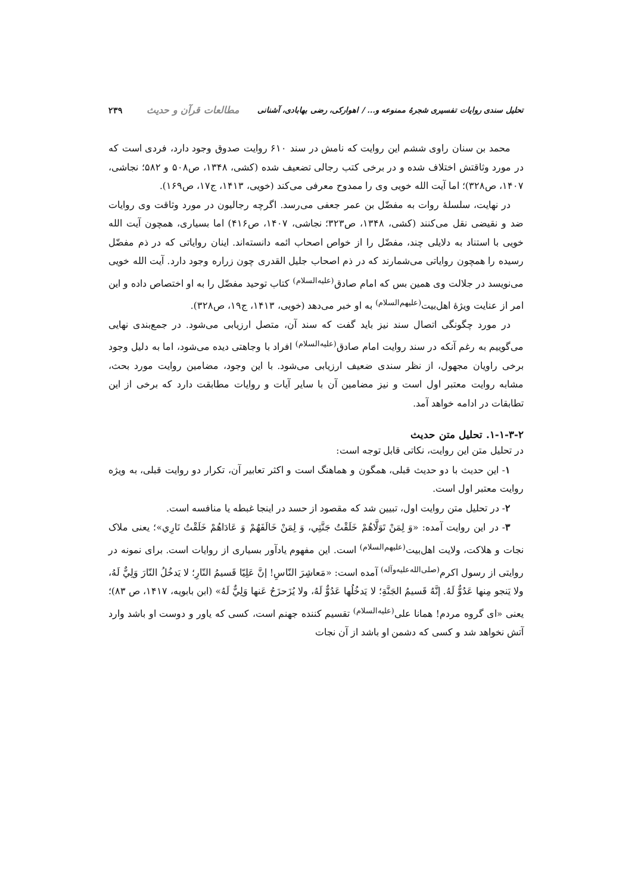تحلیل سندی روایات تفسیری شجرهٔ ممنوعه و... / اهوارکی، رضی بهابادی، آشنانی مطالعات قرآن و حدیث ۲۳۹
محمد بن سنان راوی ششم این روایت که نامش در سند ۶۱۰ روایت صدوق وجود دارد، فردی است که در مورد وثاقتش اختلاف شده و در برخی کتب رجالی تضعیف شده (کشی، ۱۳۴۸، ص۵۰۸ و ۵۸۲؛ نجاشی، ۱۴۰۷، ص۳۲۸)؛ اما آیت الله خویی وی را ممدوح معرفی می‌کند (خویی، ۱۴۱۳، ج۱۷، ص۱۶۹).
در نهایت، سلسلهٔ روات به مفضّل بن عمر جعفی می‌رسد. اگرچه رجالیون در مورد وثاقت وی روایات ضد و نقیضی نقل می‌کنند (کشی، ۱۳۴۸، ص۳۲۳؛ نجاشی، ۱۴۰۷، ص۴۱۶) اما بسیاری، همچون آیت الله خویی با استناد به دلایلی چند، مفضّل را از خواص اصحاب ائمه دانسته‌اند. اینان روایاتی که در ذم مفضّل رسیده را همچون روایاتی می‌شمارند که در ذم اصحاب جلیل القدری چون زراره وجود دارد. آیت الله خویی می‌نویسد در جلالت وی همین بس که امام صادق<sup>(علیه‌السلام)</sup> کتاب توحید مفضّل را به او اختصاص داده و این امر از عنایت ویژهٔ اهل‌بیت<sup>(علیهم‌السلام)</sup> به او خبر می‌دهد (خویی، ۱۴۱۳، ج۱۹، ص۳۲۸).
در مورد چگونگی اتصال سند نیز باید گفت که سند آن، متصل ارزیابی می‌شود. در جمع‌بندی نهایی می‌گوییم به رغم آنکه در سند روایت امام صادق<sup>(علیه‌السلام)</sup> افراد با وجاهتی دیده می‌شود، اما به دلیل وجود برخی راویان مجهول، از نظر سندی ضعیف ارزیابی می‌شود. با این وجود، مضامین روایت مورد بحث، مشابه روایت معتبر اول است و نیز مضامین آن با سایر آیات و روایات مطابقت دارد که برخی از این تطابقات در ادامه خواهد آمد.
۱-۱-۳-۲. تحلیل متن حدیث
در تحلیل متن این روایت، نکاتی قابل توجه است:
۱- این حدیث با دو حدیث قبلی، همگون و هماهنگ است و اکثر تعابیر آن، تکرار دو روایت قبلی، به ویژه روایت معتبر اول است.
۲- در تحلیل متن روایت اول، تبیین شد که مقصود از حسد در اینجا غبطه یا منافسه است.
۳- در این روایت آمده: «وَ لِمَنْ تَوَلَّاهُمْ خَلَقْتُ جَنَّتِي، وَ لِمَنْ خَالَفَهُمْ وَ عَادَاهُمْ خَلَقْتُ نَارِي»؛ یعنی ملاک نجات و هلاکت، ولایت اهل‌بیت<sup>(علیهم‌السلام)</sup> است. این مفهوم یادآور بسیاری از روایات است. برای نمونه در روایتی از رسول اکرم<sup>(صلی‌الله‌علیه‌وآله)</sup> آمده است: «مَعاشِرَ النّاسِ! إنَّ عَلِيّا قَسيمُ النّارِ؛ لا يَدخُلُ النّارَ وَلِيٌّ لَهُ، ولا يَنجو مِنها عَدُوٌّ لَهُ. إنَّهُ قَسيمُ الجَنَّةِ؛ لا يَدخُلُها عَدُوٌّ لَهُ، ولا يُزَحزَحُ عَنها وَلِيٌّ لَهُ» (ابن بابویه، ۱۴۱۷، ص ۸۳)؛ یعنی «ای گروه مردم! همانا علی<sup>(علیه‌السلام)</sup> تقسیم کننده جهنم است، کسی که یاور و دوست او باشد وارد آتش نخواهد شد و کسی که دشمن او باشد از آن نجات